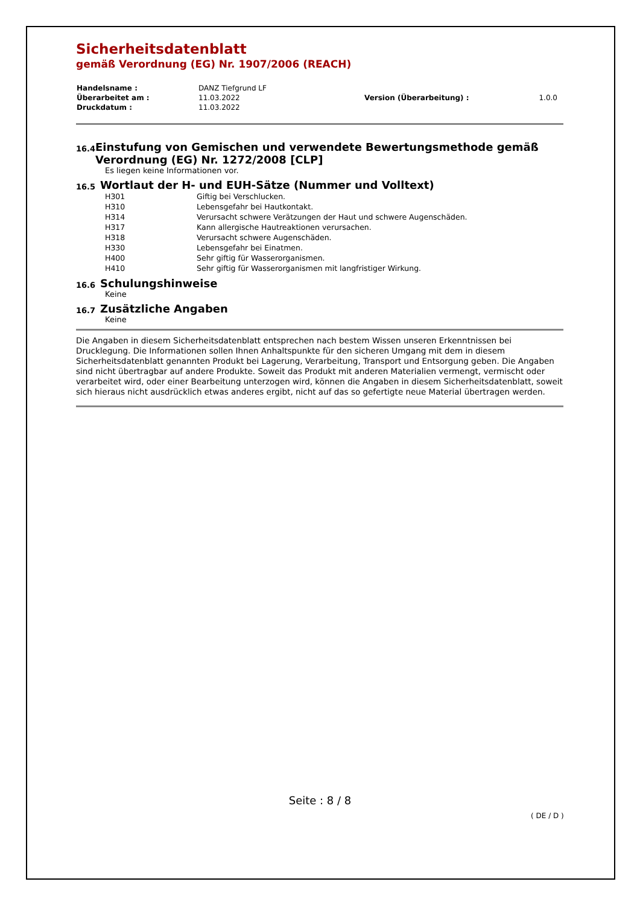Sicherheitsdatenblatt
gemäß Verordnung (EG) Nr. 1907/2006 (REACH)
| Handelsname : | DANZ Tiefgrund LF | | |
| Überarbeitet am : | 11.03.2022 | Version (Überarbeitung) : | 1.0.0 |
| Druckdatum : | 11.03.2022 | | |
16.4
Einstufung von Gemischen und verwendete Bewertungsmethode gemäß Verordnung (EG) Nr. 1272/2008 [CLP]
Es liegen keine Informationen vor.
16.5
Wortlaut der H- und EUH-Sätze (Nummer und Volltext)
| H301 | Giftig bei Verschlucken. |
| H310 | Lebensgefahr bei Hautkontakt. |
| H314 | Verursacht schwere Verätzungen der Haut und schwere Augenschäden. |
| H317 | Kann allergische Hautreaktionen verursachen. |
| H318 | Verursacht schwere Augenschäden. |
| H330 | Lebensgefahr bei Einatmen. |
| H400 | Sehr giftig für Wasserorganismen. |
| H410 | Sehr giftig für Wasserorganismen mit langfristiger Wirkung. |
16.6
Schulungshinweise
Keine
16.7
Zusätzliche Angaben
Keine
Die Angaben in diesem Sicherheitsdatenblatt entsprechen nach bestem Wissen unseren Erkenntnissen bei Drucklegung. Die Informationen sollen Ihnen Anhaltspunkte für den sicheren Umgang mit dem in diesem Sicherheitsdatenblatt genannten Produkt bei Lagerung, Verarbeitung, Transport und Entsorgung geben. Die Angaben sind nicht übertragbar auf andere Produkte. Soweit das Produkt mit anderen Materialien vermengt, vermischt oder verarbeitet wird, oder einer Bearbeitung unterzogen wird, können die Angaben in diesem Sicherheitsdatenblatt, soweit sich hieraus nicht ausdrücklich etwas anderes ergibt, nicht auf das so gefertigte neue Material übertragen werden.
Seite : 8 / 8
( DE / D )